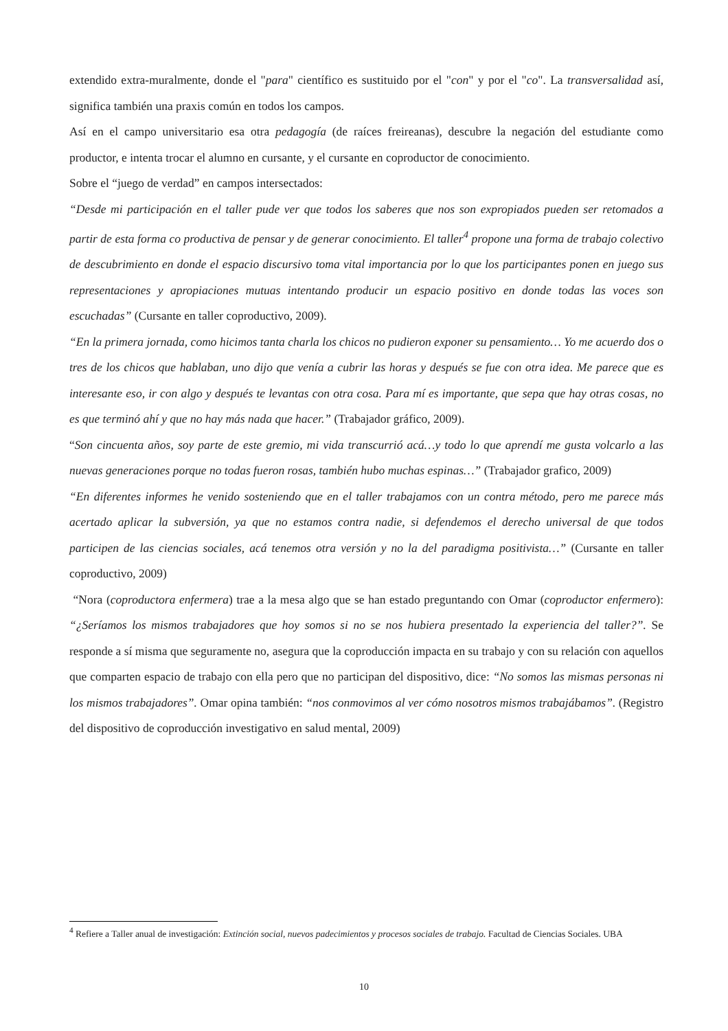extendido extra-muralmente, donde el "para" científico es sustituido por el "con" y por el "co". La transversalidad así, significa también una praxis común en todos los campos.
Así en el campo universitario esa otra pedagogía (de raíces freireanas), descubre la negación del estudiante como productor, e intenta trocar el alumno en cursante, y el cursante en coproductor de conocimiento.
Sobre el “juego de verdad” en campos intersectados:
“Desde mi participación en el taller pude ver que todos los saberes que nos son expropiados pueden ser retomados a partir de esta forma co productiva de pensar y de generar conocimiento. El taller<sup>4</sup> propone una forma de trabajo colectivo de descubrimiento en donde el espacio discursivo toma vital importancia por lo que los participantes ponen en juego sus representaciones y apropiaciones mutuas intentando producir un espacio positivo en donde todas las voces son escuchadas” (Cursante en taller coproductivo, 2009).
“En la primera jornada, como hicimos tanta charla los chicos no pudieron exponer su pensamiento… Yo me acuerdo dos o tres de los chicos que hablaban, uno dijo que venía a cubrir las horas y después se fue con otra idea. Me parece que es interesante eso, ir con algo y después te levantas con otra cosa. Para mí es importante, que sepa que hay otras cosas, no es que terminó ahí y que no hay más nada que hacer.” (Trabajador gráfico, 2009).
“Son cincuenta años, soy parte de este gremio, mi vida transcurrió acá…y todo lo que aprendí me gusta volcarlo a las nuevas generaciones porque no todas fueron rosas, también hubo muchas espinas…” (Trabajador grafico, 2009)
“En diferentes informes he venido sosteniendo que en el taller trabajamos con un contra método, pero me parece más acertado aplicar la subversión, ya que no estamos contra nadie, si defendemos el derecho universal de que todos participen de las ciencias sociales, acá tenemos otra versión y no la del paradigma positivista…” (Cursante en taller coproductivo, 2009)
“Nora (coproductora enfermera) trae a la mesa algo que se han estado preguntando con Omar (coproductor enfermero): “¿Seríamos los mismos trabajadores que hoy somos si no se nos hubiera presentado la experiencia del taller?”. Se responde a sí misma que seguramente no, asegura que la coproducción impacta en su trabajo y con su relación con aquellos que comparten espacio de trabajo con ella pero que no participan del dispositivo, dice: “No somos las mismas personas ni los mismos trabajadores”. Omar opina también: “nos conmovimos al ver cómo nosotros mismos trabajábamos”. (Registro del dispositivo de coproducción investigativo en salud mental, 2009)
<sup>4</sup> Refiere a Taller anual de investigación: Extinción social, nuevos padecimientos y procesos sociales de trabajo. Facultad de Ciencias Sociales. UBA
10